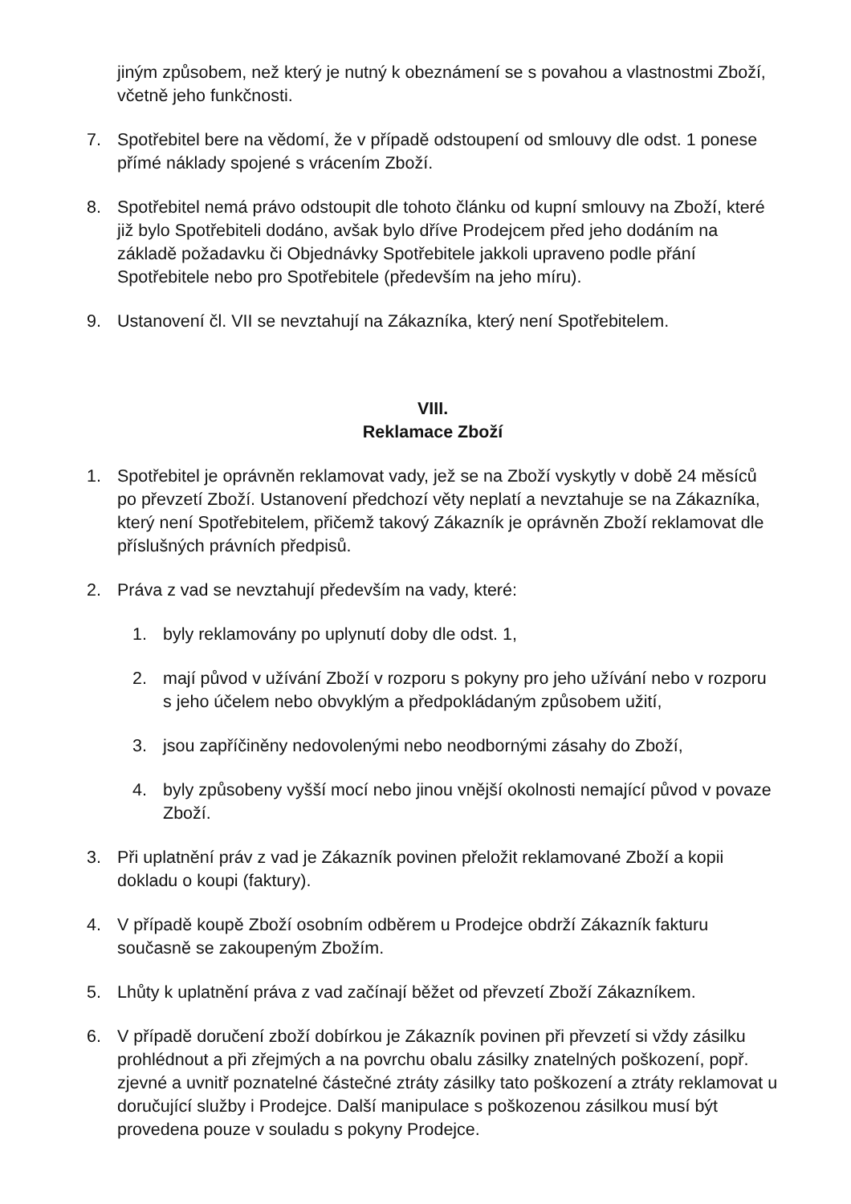jiným způsobem, než který je nutný k obeznámení se s povahou a vlastnostmi Zboží, včetně jeho funkčnosti.
7. Spotřebitel bere na vědomí, že v případě odstoupení od smlouvy dle odst. 1 ponese přímé náklady spojené s vrácením Zboží.
8. Spotřebitel nemá právo odstoupit dle tohoto článku od kupní smlouvy na Zboží, které již bylo Spotřebiteli dodáno, avšak bylo dříve Prodejcem před jeho dodáním na základě požadavku či Objednávky Spotřebitele jakkoli upraveno podle přání Spotřebitele nebo pro Spotřebitele (především na jeho míru).
9. Ustanovení čl. VII se nevztahují na Zákazníka, který není Spotřebitelem.
VIII.
Reklamace Zboží
1. Spotřebitel je oprávněn reklamovat vady, jež se na Zboží vyskytly v době 24 měsíců po převzetí Zboží. Ustanovení předchozí věty neplatí a nevztahuje se na Zákazníka, který není Spotřebitelem, přičemž takový Zákazník je oprávněn Zboží reklamovat dle příslušných právních předpisů.
2. Práva z vad se nevztahují především na vady, které:
1. byly reklamovány po uplynutí doby dle odst. 1,
2. mají původ v užívání Zboží v rozporu s pokyny pro jeho užívání nebo v rozporu s jeho účelem nebo obvyklým a předpokládaným způsobem užití,
3. jsou zapříčiněny nedovolenými nebo neodbornými zásahy do Zboží,
4. byly způsobeny vyšší mocí nebo jinou vnější okolnosti nemající původ v povaze Zboží.
3. Při uplatnění práv z vad je Zákazník povinen přeložit reklamované Zboží a kopii dokladu o koupi (faktury).
4. V případě koupě Zboží osobním odběrem u Prodejce obdrží Zákazník fakturu současně se zakoupeným Zbožím.
5. Lhůty k uplatnění práva z vad začínají běžet od převzetí Zboží Zákazníkem.
6. V případě doručení zboží dobírkou je Zákazník povinen při převzetí si vždy zásilku prohlédnout a při zřejmých a na povrchu obalu zásilky znatelných poškození, popř. zjevné a uvnitř poznatelné částečné ztráty zásilky tato poškození a ztráty reklamovat u doručující služby i Prodejce. Další manipulace s poškozenou zásilkou musí být provedena pouze v souladu s pokyny Prodejce.